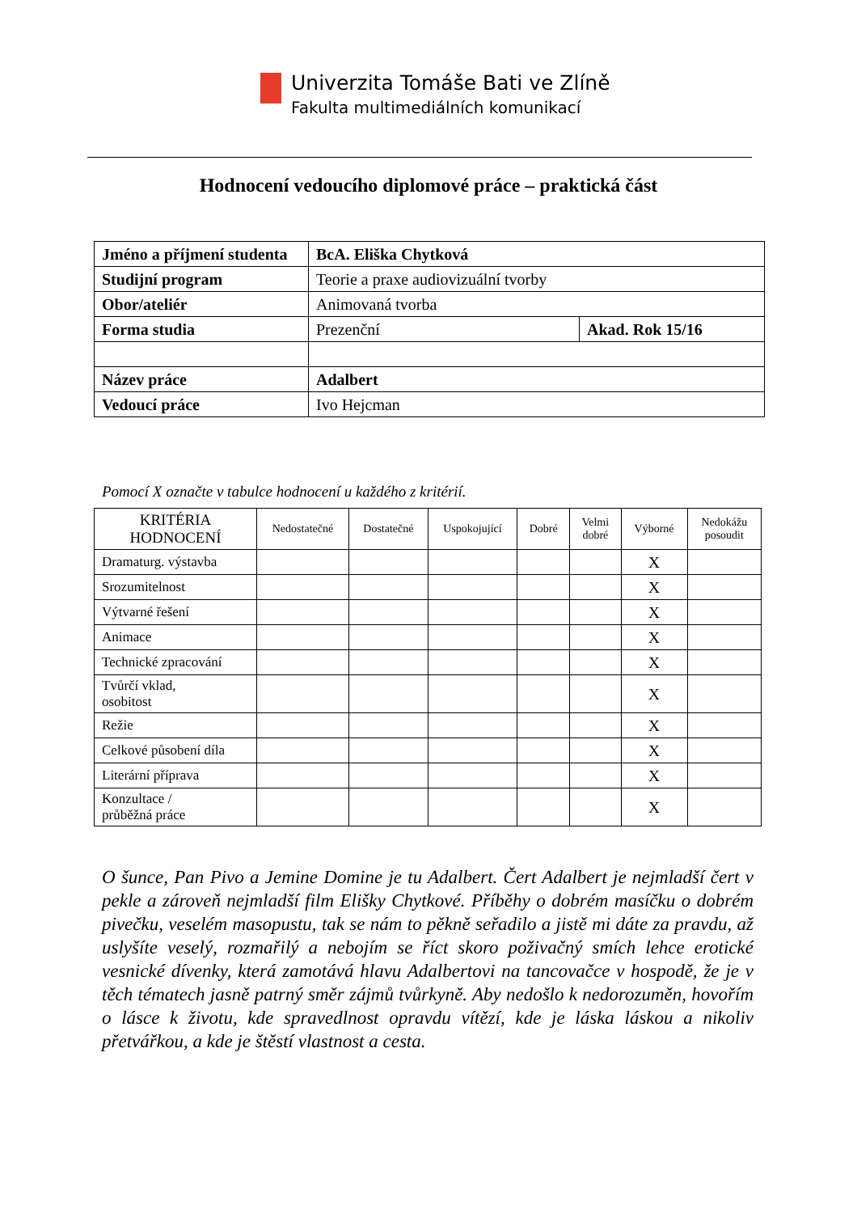Univerzita Tomáše Bati ve Zlíně
Fakulta multimediálních komunikací
Hodnocení vedoucího diplomové práce – praktická část
| Jméno a příjmení studenta | BcA. Eliška Chytková | |
| Studijní program | Teorie a praxe audiovizuální tvorby | |
| Obor/ateliér | Animovaná tvorba | |
| Forma studia | Prezenční | Akad. Rok 15/16 |
| Název práce | Adalbert | |
| Vedoucí práce | Ivo Hejcman | |
Pomocí X označte v tabulce hodnocení u každého z kritérií.
| KRITÉRIA HODNOCENÍ | Nedostatečné | Dostatečné | Uspokojující | Dobré | Velmi dobré | Výborné | Nedokážu posoudit |
| --- | --- | --- | --- | --- | --- | --- | --- |
| Dramaturg. výstavba | | | | | | X | |
| Srozumitelnost | | | | | | X | |
| Výtvarné řešení | | | | | | X | |
| Animace | | | | | | X | |
| Technické zpracování | | | | | | X | |
| Tvůrčí vklad, osobitost | | | | | | X | |
| Režie | | | | | | X | |
| Celkové působení díla | | | | | | X | |
| Literární příprava | | | | | | X | |
| Konzultace / průběžná práce | | | | | | X | |
O šunce, Pan Pivo a Jemine Domine je tu Adalbert. Čert Adalbert je nejmladší čert v pekle a zároveň nejmladší film Elišky Chytkové. Příběhy o dobrém masíčku o dobrém pivečku, veselém masopustu, tak se nám to pěkně seřadilo a jistě mi dáte za pravdu, až uslyšíte veselý, rozmařilý a nebojím se říct skoro poživačný smích lehce erotické vesnické dívenky, která zamotává hlavu Adalbertovi na tancovačce v hospodě, že je v těch tématech jasně patrný směr zájmů tvůrkyně. Aby nedošlo k nedorozuměn, hovořím o lásce k životu, kde spravedlnost opravdu vítězí, kde je láska láskou a nikoliv přetvářkou, a kde je štěstí vlastnost a cesta.